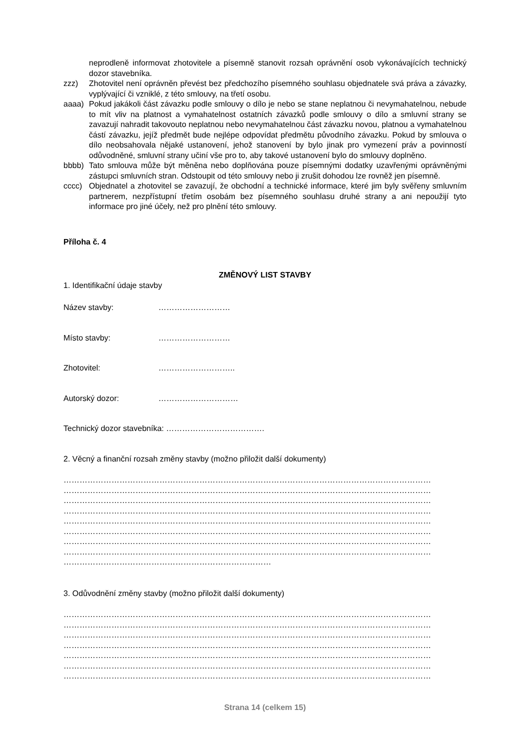neprodleně informovat zhotovitele a písemně stanovit rozsah oprávnění osob vykonávajících technický dozor stavebníka.
zzz) Zhotovitel není oprávněn převést bez předchozího písemného souhlasu objednatele svá práva a závazky, vyplývající či vzniklé, z této smlouvy, na třetí osobu.
aaaa) Pokud jakákoli část závazku podle smlouvy o dílo je nebo se stane neplatnou či nevymahatelnou, nebude to mít vliv na platnost a vymahatelnost ostatních závazků podle smlouvy o dílo a smluvní strany se zavazují nahradit takovouto neplatnou nebo nevymahatelnou část závazku novou, platnou a vymahatelnou částí závazku, jejíž předmět bude nejlépe odpovídat předmětu původního závazku. Pokud by smlouva o dílo neobsahovala nějaké ustanovení, jehož stanovení by bylo jinak pro vymezení práv a povinností odůvodněné, smluvní strany učiní vše pro to, aby takové ustanovení bylo do smlouvy doplněno.
bbbb) Tato smlouva může být měněna nebo doplňována pouze písemnými dodatky uzavřenými oprávněnými zástupci smluvních stran. Odstoupit od této smlouvy nebo ji zrušit dohodou lze rovněž jen písemně.
cccc) Objednatel a zhotovitel se zavazují, že obchodní a technické informace, které jim byly svěřeny smluvním partnerem, nezpřístupní třetím osobám bez písemného souhlasu druhé strany a ani nepoužijí tyto informace pro jiné účely, než pro plnění této smlouvy.
Příloha č. 4
ZMĚNOVÝ LIST STAVBY
1. Identifikační údaje stavby
Název stavby: ………………………
Místo stavby: ………………………
Zhotovitel: ………………………..
Autorský dozor: …………………………
Technický dozor stavebníka: ……………………………….
2. Věcný a finanční rozsah změny stavby (možno přiložit další dokumenty)
…………………………………………………………………………………………………………………………
…………………………………………………………………………………………………………………………
…………………………………………………………………………………………………………………………
…………………………………………………………………………………………………………………………
…………………………………………………………………………………………………………………………
…………………………………………………………………………………………………………………………
…………………………………………………………………………………………………………………………
…………………………………………………………………………………………………………………………
……………………………………………………………………
3. Odůvodnění změny stavby (možno přiložit další dokumenty)
…………………………………………………………………………………………………………………………
…………………………………………………………………………………………………………………………
…………………………………………………………………………………………………………………………
…………………………………………………………………………………………………………………………
…………………………………………………………………………………………………………………………
…………………………………………………………………………………………………………………………
…………………………………………………………………………………………………………………………
Strana 14 (celkem 15)